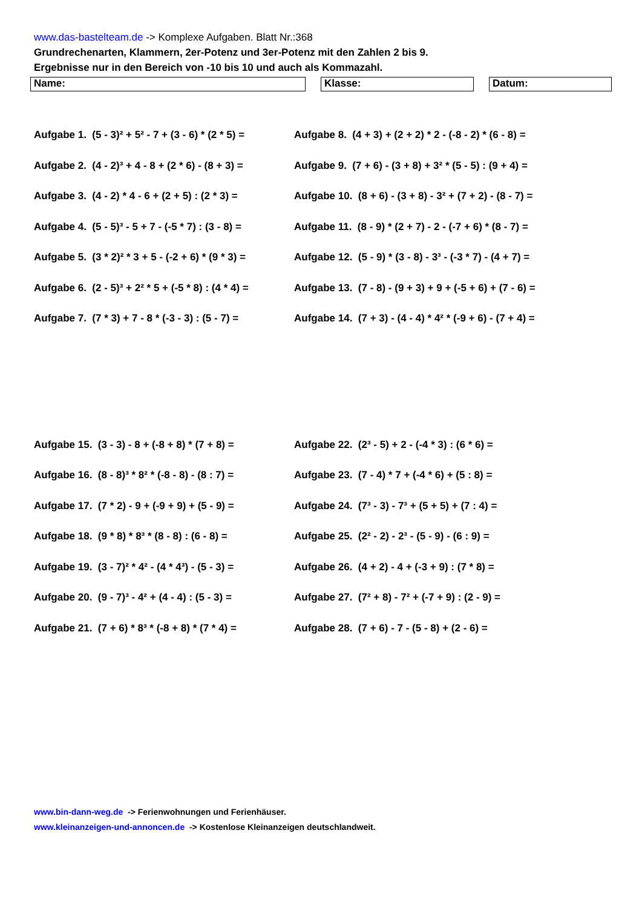www.das-bastelteam.de -> Komplexe Aufgaben. Blatt Nr.:368
Grundrechenarten, Klammern, 2er-Potenz und 3er-Potenz mit den Zahlen 2 bis 9.
Ergebnisse nur in den Bereich von -10 bis 10 und auch als Kommazahl.
Name: Klasse: Datum:
Aufgabe 1. (5 - 3)² + 5² - 7 + (3 - 6) * (2 * 5) =
Aufgabe 8. (4 + 3) + (2 + 2) * 2 - (-8 - 2) * (6 - 8) =
Aufgabe 2. (4 - 2)³ + 4 - 8 + (2 * 6) - (8 + 3) =
Aufgabe 9. (7 + 6) - (3 + 8) + 3² * (5 - 5) : (9 + 4) =
Aufgabe 3. (4 - 2) * 4 - 6 + (2 + 5) : (2 * 3) =
Aufgabe 10. (8 + 6) - (3 + 8) - 3² + (7 + 2) - (8 - 7) =
Aufgabe 4. (5 - 5)³ - 5 + 7 - (-5 * 7) : (3 - 8) =
Aufgabe 11. (8 - 9) * (2 + 7) - 2 - (-7 + 6) * (8 - 7) =
Aufgabe 5. (3 * 2)² * 3 + 5 - (-2 + 6) * (9 * 3) =
Aufgabe 12. (5 - 9) * (3 - 8) - 3³ - (-3 * 7) - (4 + 7) =
Aufgabe 6. (2 - 5)³ + 2² * 5 + (-5 * 8) : (4 * 4) =
Aufgabe 13. (7 - 8) - (9 + 3) + 9 + (-5 + 6) + (7 - 6) =
Aufgabe 7. (7 * 3) + 7 - 8 * (-3 - 3) : (5 - 7) =
Aufgabe 14. (7 + 3) - (4 - 4) * 4² * (-9 + 6) - (7 + 4) =
Aufgabe 15. (3 - 3) - 8 + (-8 + 8) * (7 + 8) =
Aufgabe 22. (2³ - 5) + 2 - (-4 * 3) : (6 * 6) =
Aufgabe 16. (8 - 8)³ * 8² * (-8 - 8) - (8 : 7) =
Aufgabe 23. (7 - 4) * 7 + (-4 * 6) + (5 : 8) =
Aufgabe 17. (7 * 2) - 9 + (-9 + 9) + (5 - 9) =
Aufgabe 24. (7³ - 3) - 7³ + (5 + 5) + (7 : 4) =
Aufgabe 18. (9 * 8) * 8³ * (8 - 8) : (6 - 8) =
Aufgabe 25. (2² - 2) - 2³ - (5 - 9) - (6 : 9) =
Aufgabe 19. (3 - 7)² * 4² - (4 * 4³) - (5 - 3) =
Aufgabe 26. (4 + 2) - 4 + (-3 + 9) : (7 * 8) =
Aufgabe 20. (9 - 7)³ - 4² + (4 - 4) : (5 - 3) =
Aufgabe 27. (7² + 8) - 7² + (-7 + 9) : (2 - 9) =
Aufgabe 21. (7 + 6) * 8³ * (-8 + 8) * (7 * 4) =
Aufgabe 28. (7 + 6) - 7 - (5 - 8) + (2 - 6) =
www.bin-dann-weg.de -> Ferienwohnungen und Ferienhäuser.
www.kleinanzeigen-und-annoncen.de -> Kostenlose Kleinanzeigen deutschlandweit.